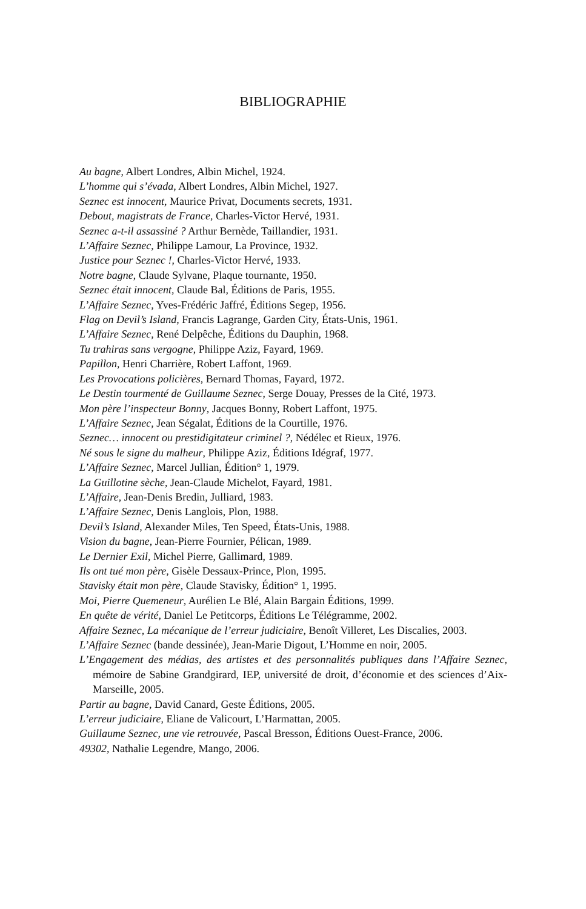BIBLIOGRAPHIE
Au bagne, Albert Londres, Albin Michel, 1924.
L’homme qui s’évada, Albert Londres, Albin Michel, 1927.
Seznec est innocent, Maurice Privat, Documents secrets, 1931.
Debout, magistrats de France, Charles-Victor Hervé, 1931.
Seznec a-t-il assassiné ? Arthur Bernède, Taillandier, 1931.
L’Affaire Seznec, Philippe Lamour, La Province, 1932.
Justice pour Seznec !, Charles-Victor Hervé, 1933.
Notre bagne, Claude Sylvane, Plaque tournante, 1950.
Seznec était innocent, Claude Bal, Éditions de Paris, 1955.
L’Affaire Seznec, Yves-Frédéric Jaffré, Éditions Segep, 1956.
Flag on Devil’s Island, Francis Lagrange, Garden City, États-Unis, 1961.
L’Affaire Seznec, René Delpêche, Éditions du Dauphin, 1968.
Tu trahiras sans vergogne, Philippe Aziz, Fayard, 1969.
Papillon, Henri Charrière, Robert Laffont, 1969.
Les Provocations policières, Bernard Thomas, Fayard, 1972.
Le Destin tourmenté de Guillaume Seznec, Serge Douay, Presses de la Cité, 1973.
Mon père l’inspecteur Bonny, Jacques Bonny, Robert Laffont, 1975.
L’Affaire Seznec, Jean Ségalat, Éditions de la Courtille, 1976.
Seznec… innocent ou prestidigitateur criminel ?, Nédélec et Rieux, 1976.
Né sous le signe du malheur, Philippe Aziz, Éditions Idégraf, 1977.
L’Affaire Seznec, Marcel Jullian, Édition° 1, 1979.
La Guillotine sèche, Jean-Claude Michelot, Fayard, 1981.
L’Affaire, Jean-Denis Bredin, Julliard, 1983.
L’Affaire Seznec, Denis Langlois, Plon, 1988.
Devil’s Island, Alexander Miles, Ten Speed, États-Unis, 1988.
Vision du bagne, Jean-Pierre Fournier, Pélican, 1989.
Le Dernier Exil, Michel Pierre, Gallimard, 1989.
Ils ont tué mon père, Gisèle Dessaux-Prince, Plon, 1995.
Stavisky était mon père, Claude Stavisky, Édition° 1, 1995.
Moi, Pierre Quemeneur, Aurélien Le Blé, Alain Bargain Éditions, 1999.
En quête de vérité, Daniel Le Petitcorps, Éditions Le Télégramme, 2002.
Affaire Seznec, La mécanique de l’erreur judiciaire, Benoît Villeret, Les Discalies, 2003.
L’Affaire Seznec (bande dessinée), Jean-Marie Digout, L’Homme en noir, 2005.
L’Engagement des médias, des artistes et des personnalités publiques dans l’Affaire Seznec, mémoire de Sabine Grandgirard, IEP, université de droit, d’économie et des sciences d’Aix-Marseille, 2005.
Partir au bagne, David Canard, Geste Éditions, 2005.
L’erreur judiciaire, Eliane de Valicourt, L’Harmattan, 2005.
Guillaume Seznec, une vie retrouvée, Pascal Bresson, Éditions Ouest-France, 2006.
49302, Nathalie Legendre, Mango, 2006.